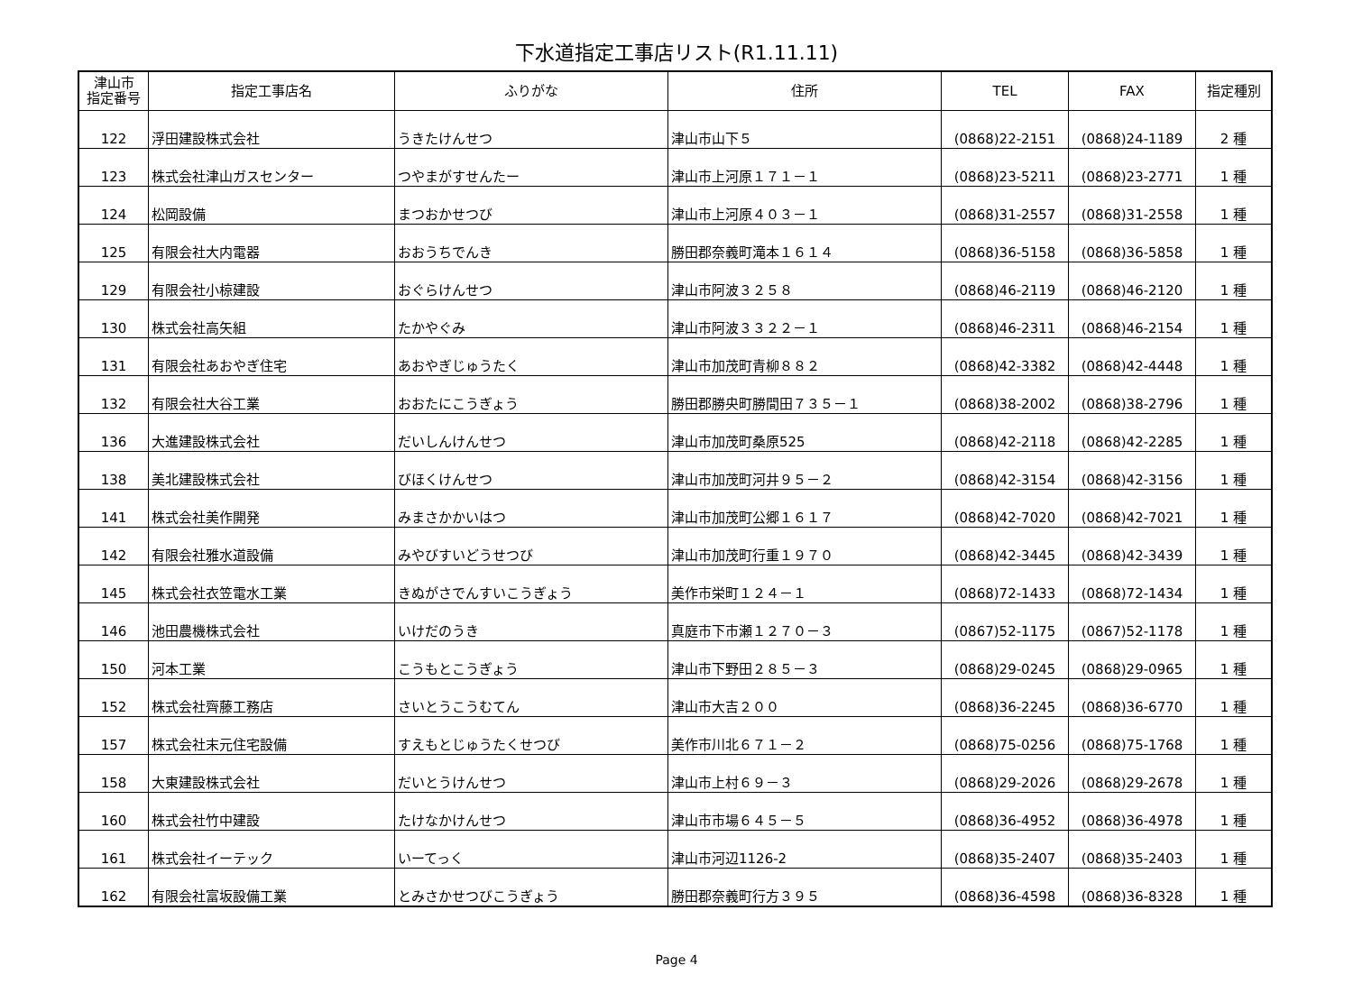下水道指定工事店リスト(R1.11.11)
| 津山市 指定番号 | 指定工事店名 | ふりがな | 住所 | TEL | FAX | 指定種別 |
| --- | --- | --- | --- | --- | --- | --- |
| 122 | 浮田建設株式会社 | うきたけんせつ | 津山市山下５ | (0868)22-2151 | (0868)24-1189 | 2 種 |
| 123 | 株式会社津山ガスセンター | つやまがすせんたー | 津山市上河原１７１－１ | (0868)23-5211 | (0868)23-2771 | 1 種 |
| 124 | 松岡設備 | まつおかせつび | 津山市上河原４０３－１ | (0868)31-2557 | (0868)31-2558 | 1 種 |
| 125 | 有限会社大内電器 | おおうちでんき | 勝田郡奈義町滝本１６１４ | (0868)36-5158 | (0868)36-5858 | 1 種 |
| 129 | 有限会社小椋建設 | おぐらけんせつ | 津山市阿波３２５８ | (0868)46-2119 | (0868)46-2120 | 1 種 |
| 130 | 株式会社高矢組 | たかやぐみ | 津山市阿波３３２２－１ | (0868)46-2311 | (0868)46-2154 | 1 種 |
| 131 | 有限会社あおやぎ住宅 | あおやぎじゅうたく | 津山市加茂町青柳８８２ | (0868)42-3382 | (0868)42-4448 | 1 種 |
| 132 | 有限会社大谷工業 | おおたにこうぎょう | 勝田郡勝央町勝間田７３５－１ | (0868)38-2002 | (0868)38-2796 | 1 種 |
| 136 | 大進建設株式会社 | だいしんけんせつ | 津山市加茂町桑原525 | (0868)42-2118 | (0868)42-2285 | 1 種 |
| 138 | 美北建設株式会社 | びほくけんせつ | 津山市加茂町河井９５－２ | (0868)42-3154 | (0868)42-3156 | 1 種 |
| 141 | 株式会社美作開発 | みまさかかいはつ | 津山市加茂町公郷１６１７ | (0868)42-7020 | (0868)42-7021 | 1 種 |
| 142 | 有限会社雅水道設備 | みやびすいどうせつび | 津山市加茂町行重１９７０ | (0868)42-3445 | (0868)42-3439 | 1 種 |
| 145 | 株式会社衣笠電水工業 | きぬがさでんすいこうぎょう | 美作市栄町１２４－１ | (0868)72-1433 | (0868)72-1434 | 1 種 |
| 146 | 池田農機株式会社 | いけだのうき | 真庭市下市瀬１２７０－３ | (0867)52-1175 | (0867)52-1178 | 1 種 |
| 150 | 河本工業 | こうもとこうぎょう | 津山市下野田２８５－３ | (0868)29-0245 | (0868)29-0965 | 1 種 |
| 152 | 株式会社齊藤工務店 | さいとうこうむてん | 津山市大吉２００ | (0868)36-2245 | (0868)36-6770 | 1 種 |
| 157 | 株式会社末元住宅設備 | すえもとじゅうたくせつび | 美作市川北６７１－２ | (0868)75-0256 | (0868)75-1768 | 1 種 |
| 158 | 大東建設株式会社 | だいとうけんせつ | 津山市上村６９－３ | (0868)29-2026 | (0868)29-2678 | 1 種 |
| 160 | 株式会社竹中建設 | たけなかけんせつ | 津山市市場６４５－５ | (0868)36-4952 | (0868)36-4978 | 1 種 |
| 161 | 株式会社イーテック | いーてっく | 津山市河辺1126-2 | (0868)35-2407 | (0868)35-2403 | 1 種 |
| 162 | 有限会社富坂設備工業 | とみさかせつびこうぎょう | 勝田郡奈義町行方３９５ | (0868)36-4598 | (0868)36-8328 | 1 種 |
Page 4